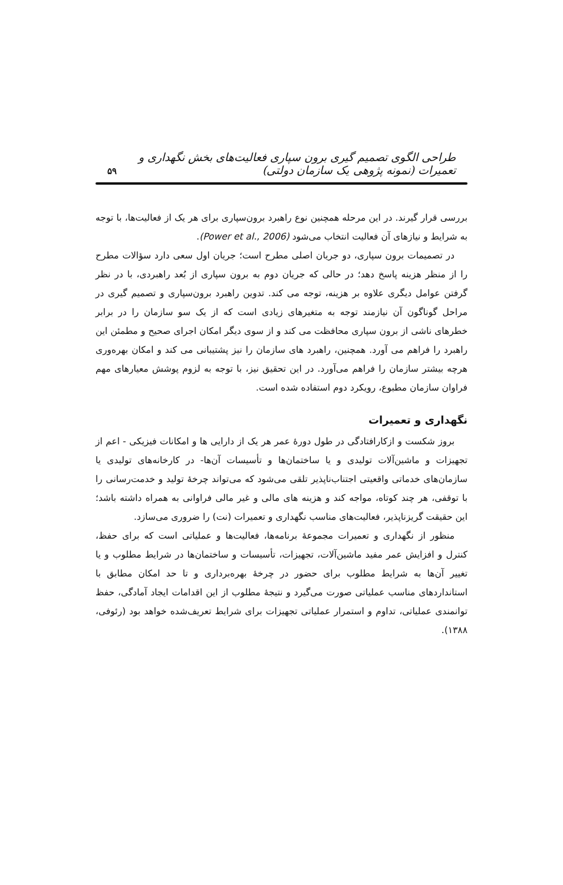طراحی الگوی تصمیم گیری برون سپاری فعالیت‌های بخش نگهداری و تعمیرات (نمونه پژوهی یک سازمان دولتی) ۵۹
بررسی قرار گیرند. در این مرحله همچنین نوع راهبرد برون‌سپاری برای هر یک از فعالیت‌ها، با توجه به شرایط و نیازهای آن فعالیت انتخاب می‌شود (Power et al., 2006).
در تصمیمات برون سپاری، دو جریان اصلی مطرح است؛ جریان اول سعی دارد سؤالات مطرح را از منظر هزینه پاسخ دهد؛ در حالی که جریان دوم به برون سپاری از بُعد راهبردی، با در نظر گرفتن عوامل دیگری علاوه بر هزینه، توجه می کند. تدوین راهبرد برون‌سپاری و تصمیم گیری در مراحل گوناگون آن نیازمند توجه به متغیرهای زیادی است که از یک سو سازمان را در برابر خطرهای ناشی از برون سپاری محافظت می کند و از سوی دیگر امکان اجرای صحیح و مطمئن این راهبرد را فراهم می آورد. همچنین، راهبرد های سازمان را نیز پشتیبانی می کند و امکان بهره‌وری هرچه بیشتر سازمان را فراهم می‌آورد. در این تحقیق نیز، با توجه به لزوم پوشش معیارهای مهم فراوان سازمان مطبوع، رویکرد دوم استفاده شده است.
نگهداری و تعمیرات
بروز شکست و ازکارافتادگی در طول دورهٔ عمر هر یک از دارایی ها و امکانات فیزیکی - اعم از تجهیزات و ماشین‌آلات تولیدی و یا ساختمان‌ها و تأسیسات آن‌ها- در کارخانه‌های تولیدی یا سازمان‌های خدماتی واقعیتی اجتناب‌ناپذیر تلقی می‌شود که می‌تواند چرخهٔ تولید و خدمت‌رسانی را با توقفی، هر چند کوتاه، مواجه کند و هزینه های مالی و غیر مالی فراوانی به همراه داشته باشد؛ این حقیقت گریزناپذیر، فعالیت‌های مناسب نگهداری و تعمیرات (نت) را ضروری می‌سازد.
منظور از نگهداری و تعمیرات مجموعهٔ برنامه‌ها، فعالیت‌ها و عملیاتی است که برای حفظ، کنترل و افزایش عمر مفید ماشین‌آلات، تجهیزات، تأسیسات و ساختمان‌ها در شرایط مطلوب و یا تغییر آن‌ها به شرایط مطلوب برای حضور در چرخهٔ بهره‌برداری و تا حد امکان مطابق با استانداردهای مناسب عملیاتی صورت می‌گیرد و نتیجهٔ مطلوب از این اقدامات ایجاد آمادگی، حفظ توانمندی عملیاتی، تداوم و استمرار عملیاتی تجهیزات برای شرایط تعریف‌شده خواهد بود (رئوفی، ۱۳۸۸).